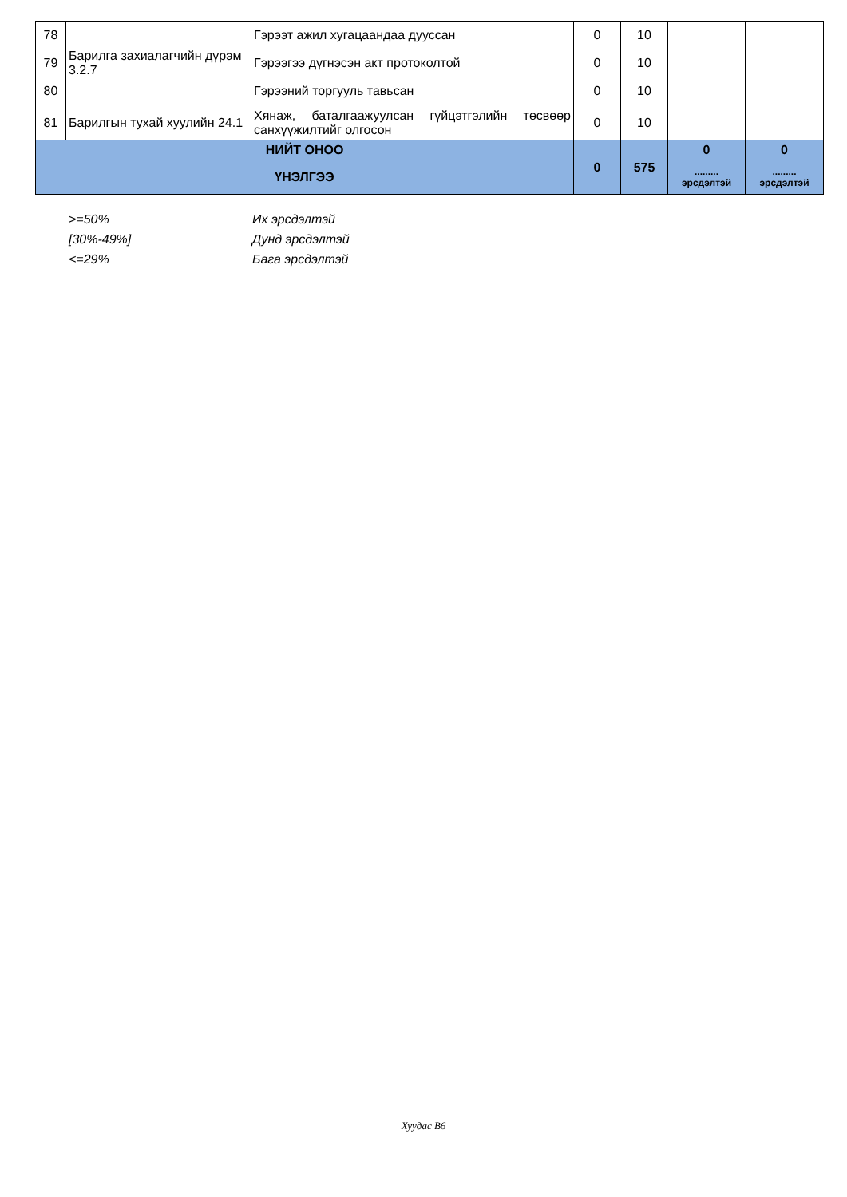| 78 | Барилга захиалагчийн дүрэм 3.2.7 | Гэрээт ажил хугацаандаа дууссан | 0 | 10 | | |
| 79 | | Гэрээгээ дүгнэсэн акт протоколтой | 0 | 10 | | |
| 80 | | Гэрээний торгууль тавьсан | 0 | 10 | | |
| 81 | Барилгын тухай хуулийн 24.1 | Хянаж, баталгаажуулсан гүйцэтгэлийн төсвөөр санхүүжилтийг олгосон | 0 | 10 | | |
| НИЙТ ОНОО | | | 0 | 575 | 0 | 0 |
| ҮНЭЛГЭЭ | | | | | ......... эрсдэлтэй | ......... эрсдэлтэй |
>=50% Их эрсдэлтэй
[30%-49%] Дунд эрсдэлтэй
<=29% Бага эрсдэлтэй
Хуудас B6